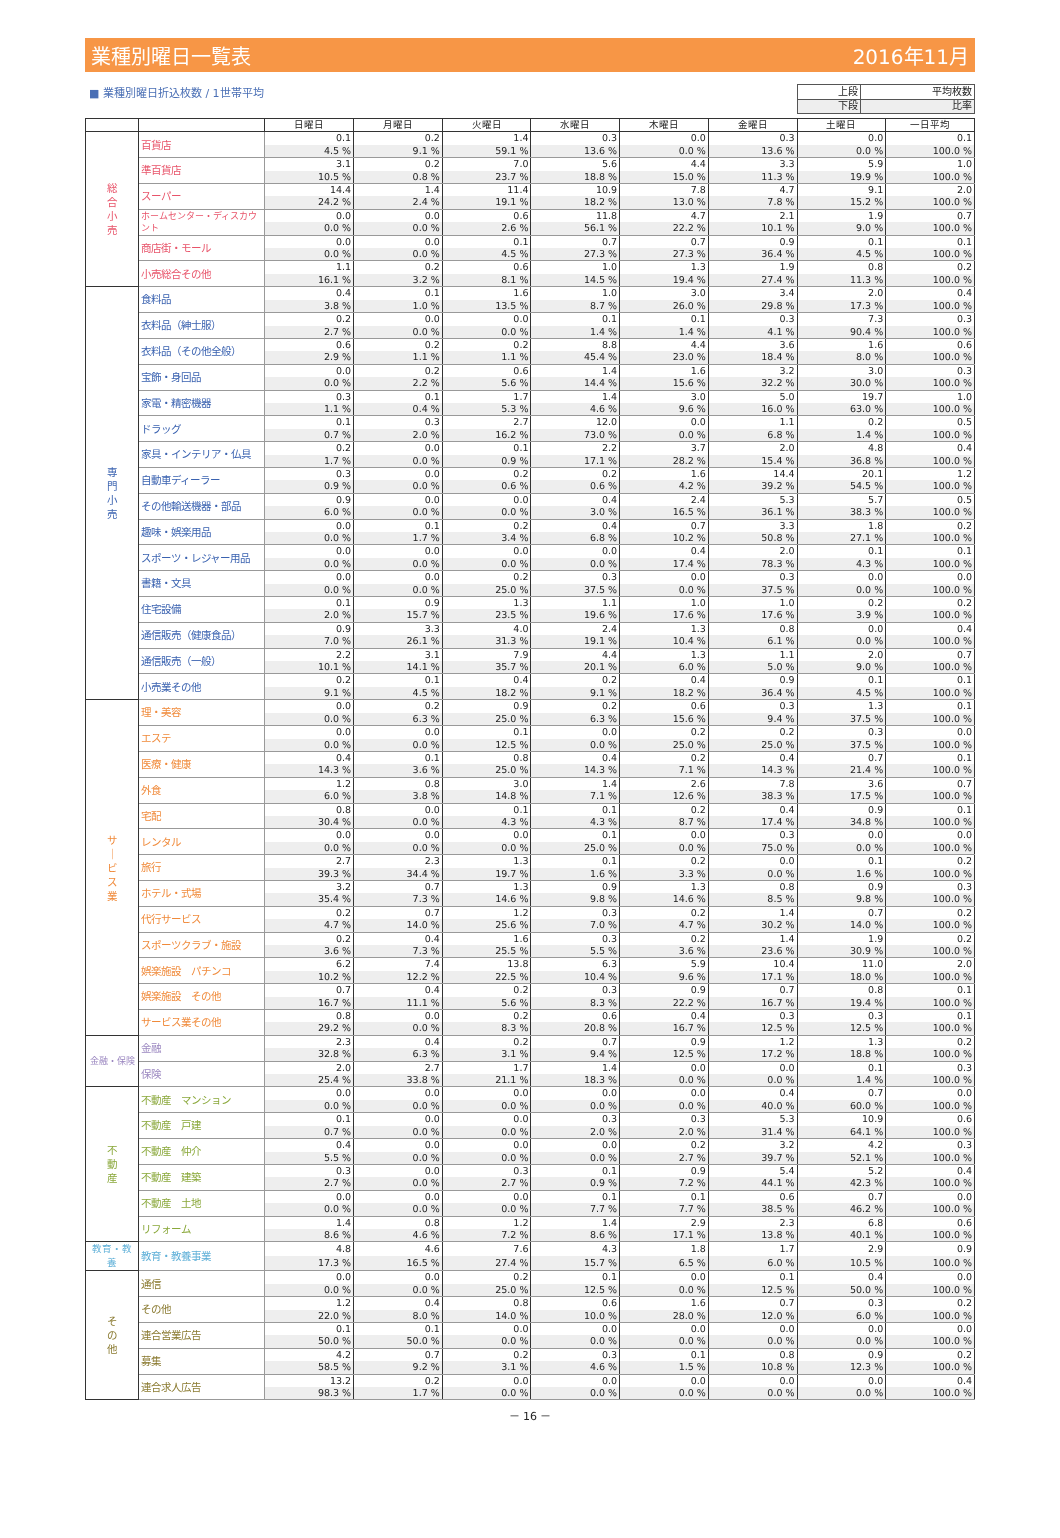業種別曜日一覧表 2016年11月
■ 業種別曜日折込枚数 / 1世帯平均
| 上段 | 平均枚数 |
| 下段 | 比率 |
| | | 日曜日 | 月曜日 | 火曜日 | 水曜日 | 木曜日 | 金曜日 | 土曜日 | 一日平均 |
| --- | --- | --- | --- | --- | --- | --- | --- | --- | --- |
| 総 合 小 売 | 百貨店 | 0.1 | 0.2 | 1.4 | 0.3 | 0.0 | 0.3 | 0.0 | 0.1 |
| | | 4.5 % | 9.1 % | 59.1 % | 13.6 % | 0.0 % | 13.6 % | 0.0 % | 100.0 % |
| | 準百貨店 | 3.1 | 0.2 | 7.0 | 5.6 | 4.4 | 3.3 | 5.9 | 1.0 |
| | | 10.5 % | 0.8 % | 23.7 % | 18.8 % | 15.0 % | 11.3 % | 19.9 % | 100.0 % |
| | スーパー | 14.4 | 1.4 | 11.4 | 10.9 | 7.8 | 4.7 | 9.1 | 2.0 |
| | | 24.2 % | 2.4 % | 19.1 % | 18.2 % | 13.0 % | 7.8 % | 15.2 % | 100.0 % |
| | ホームセンター・ディスカウント | 0.0 | 0.0 | 0.6 | 11.8 | 4.7 | 2.1 | 1.9 | 0.7 |
| | | 0.0 % | 0.0 % | 2.6 % | 56.1 % | 22.2 % | 10.1 % | 9.0 % | 100.0 % |
| | 商店街・モール | 0.0 | 0.0 | 0.1 | 0.7 | 0.7 | 0.9 | 0.1 | 0.1 |
| | | 0.0 % | 0.0 % | 4.5 % | 27.3 % | 27.3 % | 36.4 % | 4.5 % | 100.0 % |
| | 小売総合その他 | 1.1 | 0.2 | 0.6 | 1.0 | 1.3 | 1.9 | 0.8 | 0.2 |
| | | 16.1 % | 3.2 % | 8.1 % | 14.5 % | 19.4 % | 27.4 % | 11.3 % | 100.0 % |
| 専 門 小 売 | 食料品 | 0.4 | 0.1 | 1.6 | 1.0 | 3.0 | 3.4 | 2.0 | 0.4 |
| | | 3.8 % | 1.0 % | 13.5 % | 8.7 % | 26.0 % | 29.8 % | 17.3 % | 100.0 % |
| | 衣料品（紳士服） | 0.2 | 0.0 | 0.0 | 0.1 | 0.1 | 0.3 | 7.3 | 0.3 |
| | | 2.7 % | 0.0 % | 0.0 % | 1.4 % | 1.4 % | 4.1 % | 90.4 % | 100.0 % |
| | 衣料品（その他全般） | 0.6 | 0.2 | 0.2 | 8.8 | 4.4 | 3.6 | 1.6 | 0.6 |
| | | 2.9 % | 1.1 % | 1.1 % | 45.4 % | 23.0 % | 18.4 % | 8.0 % | 100.0 % |
| | 宝飾・身回品 | 0.0 | 0.2 | 0.6 | 1.4 | 1.6 | 3.2 | 3.0 | 0.3 |
| | | 0.0 % | 2.2 % | 5.6 % | 14.4 % | 15.6 % | 32.2 % | 30.0 % | 100.0 % |
| | 家電・精密機器 | 0.3 | 0.1 | 1.7 | 1.4 | 3.0 | 5.0 | 19.7 | 1.0 |
| | | 1.1 % | 0.4 % | 5.3 % | 4.6 % | 9.6 % | 16.0 % | 63.0 % | 100.0 % |
| | ドラッグ | 0.1 | 0.3 | 2.7 | 12.0 | 0.0 | 1.1 | 0.2 | 0.5 |
| | | 0.7 % | 2.0 % | 16.2 % | 73.0 % | 0.0 % | 6.8 % | 1.4 % | 100.0 % |
| | 家具・インテリア・仏具 | 0.2 | 0.0 | 0.1 | 2.2 | 3.7 | 2.0 | 4.8 | 0.4 |
| | | 1.7 % | 0.0 % | 0.9 % | 17.1 % | 28.2 % | 15.4 % | 36.8 % | 100.0 % |
| | 自動車ディーラー | 0.3 | 0.0 | 0.2 | 0.2 | 1.6 | 14.4 | 20.1 | 1.2 |
| | | 0.9 % | 0.0 % | 0.6 % | 0.6 % | 4.2 % | 39.2 % | 54.5 % | 100.0 % |
| | その他輸送機器・部品 | 0.9 | 0.0 | 0.0 | 0.4 | 2.4 | 5.3 | 5.7 | 0.5 |
| | | 6.0 % | 0.0 % | 0.0 % | 3.0 % | 16.5 % | 36.1 % | 38.3 % | 100.0 % |
| | 趣味・娯楽用品 | 0.0 | 0.1 | 0.2 | 0.4 | 0.7 | 3.3 | 1.8 | 0.2 |
| | | 0.0 % | 1.7 % | 3.4 % | 6.8 % | 10.2 % | 50.8 % | 27.1 % | 100.0 % |
| | スポーツ・レジャー用品 | 0.0 | 0.0 | 0.0 | 0.0 | 0.4 | 2.0 | 0.1 | 0.1 |
| | | 0.0 % | 0.0 % | 0.0 % | 0.0 % | 17.4 % | 78.3 % | 4.3 % | 100.0 % |
| | 書籍・文具 | 0.0 | 0.0 | 0.2 | 0.3 | 0.0 | 0.3 | 0.0 | 0.0 |
| | | 0.0 % | 0.0 % | 25.0 % | 37.5 % | 0.0 % | 37.5 % | 0.0 % | 100.0 % |
| | 住宅設備 | 0.1 | 0.9 | 1.3 | 1.1 | 1.0 | 1.0 | 0.2 | 0.2 |
| | | 2.0 % | 15.7 % | 23.5 % | 19.6 % | 17.6 % | 17.6 % | 3.9 % | 100.0 % |
| | 通信販売（健康食品） | 0.9 | 3.3 | 4.0 | 2.4 | 1.3 | 0.8 | 0.0 | 0.4 |
| | | 7.0 % | 26.1 % | 31.3 % | 19.1 % | 10.4 % | 6.1 % | 0.0 % | 100.0 % |
| | 通信販売（一般） | 2.2 | 3.1 | 7.9 | 4.4 | 1.3 | 1.1 | 2.0 | 0.7 |
| | | 10.1 % | 14.1 % | 35.7 % | 20.1 % | 6.0 % | 5.0 % | 9.0 % | 100.0 % |
| | 小売業その他 | 0.2 | 0.1 | 0.4 | 0.2 | 0.4 | 0.9 | 0.1 | 0.1 |
| | | 9.1 % | 4.5 % | 18.2 % | 9.1 % | 18.2 % | 36.4 % | 4.5 % | 100.0 % |
| サ ｜ ビ ス 業 | 理・美容 | 0.0 | 0.2 | 0.9 | 0.2 | 0.6 | 0.3 | 1.3 | 0.1 |
| | | 0.0 % | 6.3 % | 25.0 % | 6.3 % | 15.6 % | 9.4 % | 37.5 % | 100.0 % |
| | エステ | 0.0 | 0.0 | 0.1 | 0.0 | 0.2 | 0.2 | 0.3 | 0.0 |
| | | 0.0 % | 0.0 % | 12.5 % | 0.0 % | 25.0 % | 25.0 % | 37.5 % | 100.0 % |
| | 医療・健康 | 0.4 | 0.1 | 0.8 | 0.4 | 0.2 | 0.4 | 0.7 | 0.1 |
| | | 14.3 % | 3.6 % | 25.0 % | 14.3 % | 7.1 % | 14.3 % | 21.4 % | 100.0 % |
| | 外食 | 1.2 | 0.8 | 3.0 | 1.4 | 2.6 | 7.8 | 3.6 | 0.7 |
| | | 6.0 % | 3.8 % | 14.8 % | 7.1 % | 12.6 % | 38.3 % | 17.5 % | 100.0 % |
| | 宅配 | 0.8 | 0.0 | 0.1 | 0.1 | 0.2 | 0.4 | 0.9 | 0.1 |
| | | 30.4 % | 0.0 % | 4.3 % | 4.3 % | 8.7 % | 17.4 % | 34.8 % | 100.0 % |
| | レンタル | 0.0 | 0.0 | 0.0 | 0.1 | 0.0 | 0.3 | 0.0 | 0.0 |
| | | 0.0 % | 0.0 % | 0.0 % | 25.0 % | 0.0 % | 75.0 % | 0.0 % | 100.0 % |
| | 旅行 | 2.7 | 2.3 | 1.3 | 0.1 | 0.2 | 0.0 | 0.1 | 0.2 |
| | | 39.3 % | 34.4 % | 19.7 % | 1.6 % | 3.3 % | 0.0 % | 1.6 % | 100.0 % |
| | ホテル・式場 | 3.2 | 0.7 | 1.3 | 0.9 | 1.3 | 0.8 | 0.9 | 0.3 |
| | | 35.4 % | 7.3 % | 14.6 % | 9.8 % | 14.6 % | 8.5 % | 9.8 % | 100.0 % |
| | 代行サービス | 0.2 | 0.7 | 1.2 | 0.3 | 0.2 | 1.4 | 0.7 | 0.2 |
| | | 4.7 % | 14.0 % | 25.6 % | 7.0 % | 4.7 % | 30.2 % | 14.0 % | 100.0 % |
| | スポーツクラブ・施設 | 0.2 | 0.4 | 1.6 | 0.3 | 0.2 | 1.4 | 1.9 | 0.2 |
| | | 3.6 % | 7.3 % | 25.5 % | 5.5 % | 3.6 % | 23.6 % | 30.9 % | 100.0 % |
| | 娯楽施設 パチンコ | 6.2 | 7.4 | 13.8 | 6.3 | 5.9 | 10.4 | 11.0 | 2.0 |
| | | 10.2 % | 12.2 % | 22.5 % | 10.4 % | 9.6 % | 17.1 % | 18.0 % | 100.0 % |
| | 娯楽施設 その他 | 0.7 | 0.4 | 0.2 | 0.3 | 0.9 | 0.7 | 0.8 | 0.1 |
| | | 16.7 % | 11.1 % | 5.6 % | 8.3 % | 22.2 % | 16.7 % | 19.4 % | 100.0 % |
| | サービス業その他 | 0.8 | 0.0 | 0.2 | 0.6 | 0.4 | 0.3 | 0.3 | 0.1 |
| | | 29.2 % | 0.0 % | 8.3 % | 20.8 % | 16.7 % | 12.5 % | 12.5 % | 100.0 % |
| 金融・保険 | 金融 | 2.3 | 0.4 | 0.2 | 0.7 | 0.9 | 1.2 | 1.3 | 0.2 |
| | | 32.8 % | 6.3 % | 3.1 % | 9.4 % | 12.5 % | 17.2 % | 18.8 % | 100.0 % |
| | 保険 | 2.0 | 2.7 | 1.7 | 1.4 | 0.0 | 0.0 | 0.1 | 0.3 |
| | | 25.4 % | 33.8 % | 21.1 % | 18.3 % | 0.0 % | 0.0 % | 1.4 % | 100.0 % |
| 不 動 産 | 不動産 マンション | 0.0 | 0.0 | 0.0 | 0.0 | 0.0 | 0.4 | 0.7 | 0.0 |
| | | 0.0 % | 0.0 % | 0.0 % | 0.0 % | 0.0 % | 40.0 % | 60.0 % | 100.0 % |
| | 不動産 戸建 | 0.1 | 0.0 | 0.0 | 0.3 | 0.3 | 5.3 | 10.9 | 0.6 |
| | | 0.7 % | 0.0 % | 0.0 % | 2.0 % | 2.0 % | 31.4 % | 64.1 % | 100.0 % |
| | 不動産 仲介 | 0.4 | 0.0 | 0.0 | 0.0 | 0.2 | 3.2 | 4.2 | 0.3 |
| | | 5.5 % | 0.0 % | 0.0 % | 0.0 % | 2.7 % | 39.7 % | 52.1 % | 100.0 % |
| | 不動産 建築 | 0.3 | 0.0 | 0.3 | 0.1 | 0.9 | 5.4 | 5.2 | 0.4 |
| | | 2.7 % | 0.0 % | 2.7 % | 0.9 % | 7.2 % | 44.1 % | 42.3 % | 100.0 % |
| | 不動産 土地 | 0.0 | 0.0 | 0.0 | 0.1 | 0.1 | 0.6 | 0.7 | 0.0 |
| | | 0.0 % | 0.0 % | 0.0 % | 7.7 % | 7.7 % | 38.5 % | 46.2 % | 100.0 % |
| | リフォーム | 1.4 | 0.8 | 1.2 | 1.4 | 2.9 | 2.3 | 6.8 | 0.6 |
| | | 8.6 % | 4.6 % | 7.2 % | 8.6 % | 17.1 % | 13.8 % | 40.1 % | 100.0 % |
| 教育・教養 | 教育・教養事業 | 4.8 | 4.6 | 7.6 | 4.3 | 1.8 | 1.7 | 2.9 | 0.9 |
| | | 17.3 % | 16.5 % | 27.4 % | 15.7 % | 6.5 % | 6.0 % | 10.5 % | 100.0 % |
| そ の 他 | 通信 | 0.0 | 0.0 | 0.2 | 0.1 | 0.0 | 0.1 | 0.4 | 0.0 |
| | | 0.0 % | 0.0 % | 25.0 % | 12.5 % | 0.0 % | 12.5 % | 50.0 % | 100.0 % |
| | その他 | 1.2 | 0.4 | 0.8 | 0.6 | 1.6 | 0.7 | 0.3 | 0.2 |
| | | 22.0 % | 8.0 % | 14.0 % | 10.0 % | 28.0 % | 12.0 % | 6.0 % | 100.0 % |
| | 連合営業広告 | 0.1 | 0.1 | 0.0 | 0.0 | 0.0 | 0.0 | 0.0 | 0.0 |
| | | 50.0 % | 50.0 % | 0.0 % | 0.0 % | 0.0 % | 0.0 % | 0.0 % | 100.0 % |
| | 募集 | 4.2 | 0.7 | 0.2 | 0.3 | 0.1 | 0.8 | 0.9 | 0.2 |
| | | 58.5 % | 9.2 % | 3.1 % | 4.6 % | 1.5 % | 10.8 % | 12.3 % | 100.0 % |
| | 連合求人広告 | 13.2 | 0.2 | 0.0 | 0.0 | 0.0 | 0.0 | 0.0 | 0.4 |
| | | 98.3 % | 1.7 % | 0.0 % | 0.0 % | 0.0 % | 0.0 % | 0.0 % | 100.0 % |
－ 16 －